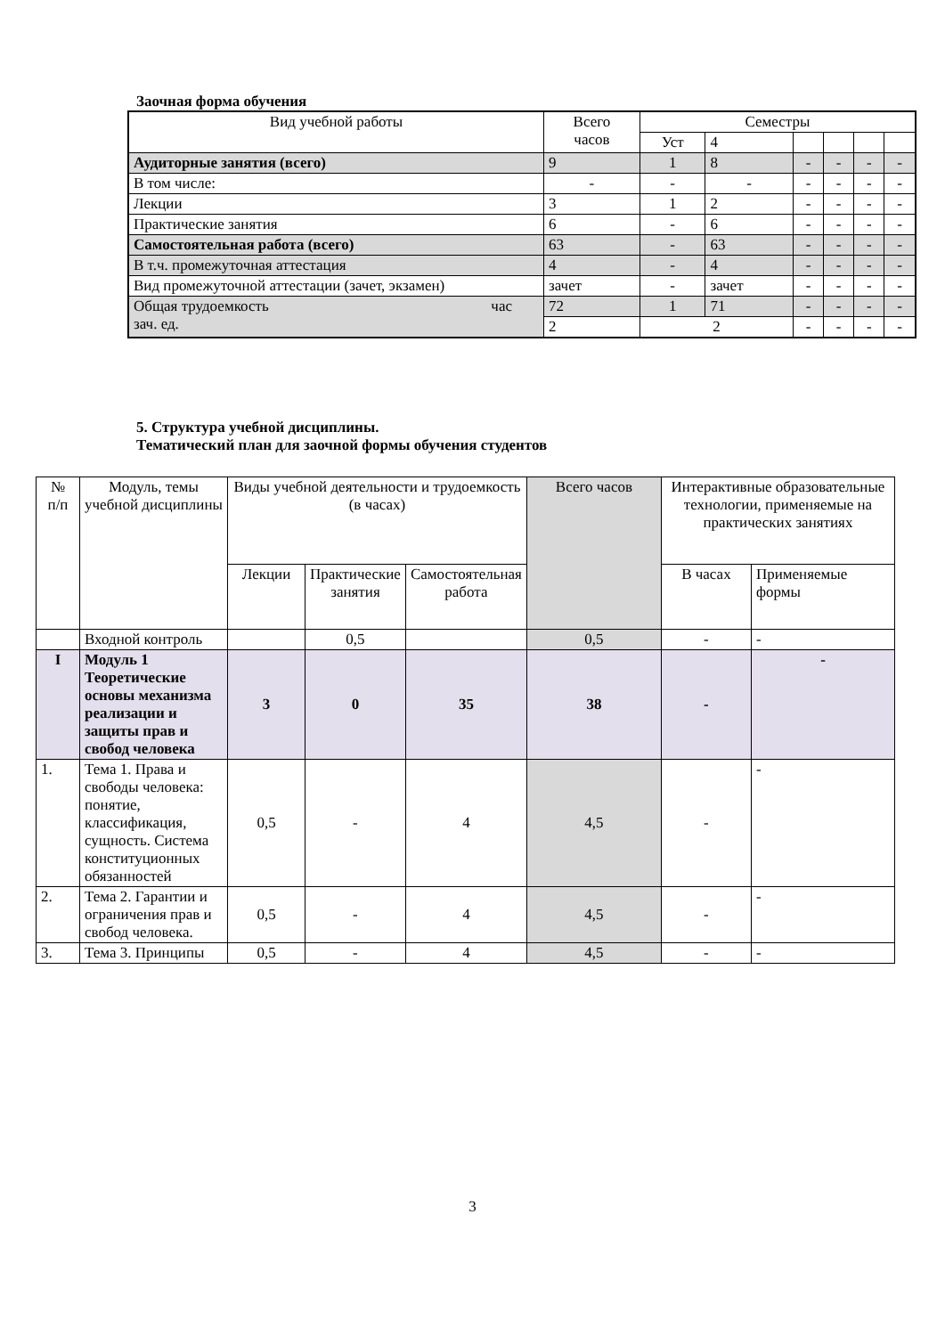Заочная форма обучения
| Вид учебной работы | Всего часов | Семестры | | | | | |
| | | Уст | 4 | | | | |
| Аудиторные занятия (всего) | 9 | 1 | 8 | - | - | - | - |
| В том числе: | - | - | - | - | - | - | - |
| Лекции | 3 | 1 | 2 | - | - | - | - |
| Практические занятия | 6 | - | 6 | - | - | - | - |
| Самостоятельная работа (всего) | 63 | - | 63 | - | - | - | - |
| В т.ч. промежуточная аттестация | 4 | - | 4 | - | - | - | - |
| Вид промежуточной аттестации (зачет, экзамен) | зачет | - | зачет | - | - | - | - |
| Общая трудоемкость час зач. ед. | 72 | 1 | 71 | - | - | - | - |
| | 2 | 2 | | - | - | - | - |
5. Структура учебной дисциплины.
Тематический план для заочной формы обучения студентов
| № п/п | Модуль, темы учебной дисциплины | Виды учебной деятельности и трудоемкость (в часах) | | | Всего часов | Интерактивные образовательные технологии, применяемые на практических занятиях | |
| | | Лекции | Практические занятия | Самостоятельная работа | | В часах | Применяемые формы |
| | Входной контроль | | 0,5 | | 0,5 | - | - |
| I | Модуль 1 Теоретические основы механизма реализации и защиты прав и свобод человека | 3 | 0 | 35 | 38 | - | - |
| 1. | Тема 1. Права и свободы человека: понятие, классификация, сущность. Система конституционных обязанностей | 0,5 | - | 4 | 4,5 | - | - |
| 2. | Тема 2. Гарантии и ограничения прав и свобод человека. | 0,5 | - | 4 | 4,5 | - | - |
| 3. | Тема 3. Принципы | 0,5 | - | 4 | 4,5 | - | - |
3